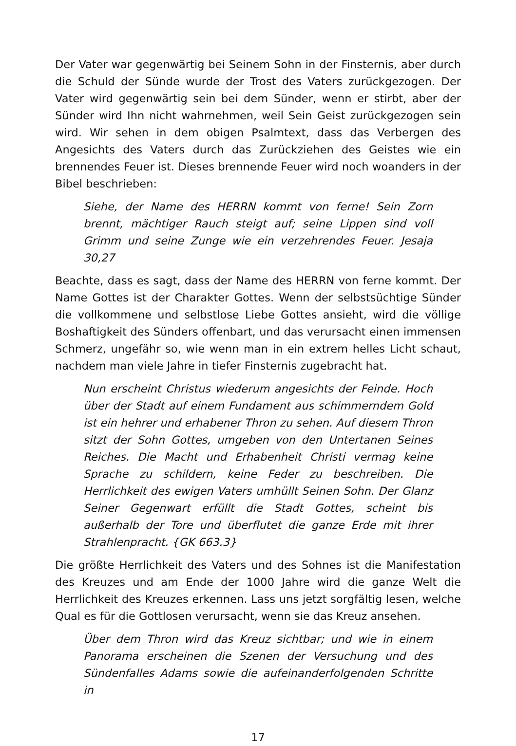Der Vater war gegenwärtig bei Seinem Sohn in der Finsternis, aber durch die Schuld der Sünde wurde der Trost des Vaters zurückgezogen. Der Vater wird gegenwärtig sein bei dem Sünder, wenn er stirbt, aber der Sünder wird Ihn nicht wahrnehmen, weil Sein Geist zurückgezogen sein wird. Wir sehen in dem obigen Psalmtext, dass das Verbergen des Angesichts des Vaters durch das Zurückziehen des Geistes wie ein brennendes Feuer ist. Dieses brennende Feuer wird noch woanders in der Bibel beschrieben:
Siehe, der Name des HERRN kommt von ferne! Sein Zorn brennt, mächtiger Rauch steigt auf; seine Lippen sind voll Grimm und seine Zunge wie ein verzehrendes Feuer. Jesaja 30,27
Beachte, dass es sagt, dass der Name des HERRN von ferne kommt. Der Name Gottes ist der Charakter Gottes. Wenn der selbstsüchtige Sünder die vollkommene und selbstlose Liebe Gottes ansieht, wird die völlige Boshaftigkeit des Sünders offenbart, und das verursacht einen immensen Schmerz, ungefähr so, wie wenn man in ein extrem helles Licht schaut, nachdem man viele Jahre in tiefer Finsternis zugebracht hat.
Nun erscheint Christus wiederum angesichts der Feinde. Hoch über der Stadt auf einem Fundament aus schimmerndem Gold ist ein hehrer und erhabener Thron zu sehen. Auf diesem Thron sitzt der Sohn Gottes, umgeben von den Untertanen Seines Reiches. Die Macht und Erhabenheit Christi vermag keine Sprache zu schildern, keine Feder zu beschreiben. Die Herrlichkeit des ewigen Vaters umhüllt Seinen Sohn. Der Glanz Seiner Gegenwart erfüllt die Stadt Gottes, scheint bis außerhalb der Tore und überflutet die ganze Erde mit ihrer Strahlenpracht. {GK 663.3}
Die größte Herrlichkeit des Vaters und des Sohnes ist die Manifestation des Kreuzes und am Ende der 1000 Jahre wird die ganze Welt die Herrlichkeit des Kreuzes erkennen. Lass uns jetzt sorgfältig lesen, welche Qual es für die Gottlosen verursacht, wenn sie das Kreuz ansehen.
Über dem Thron wird das Kreuz sichtbar; und wie in einem Panorama erscheinen die Szenen der Versuchung und des Sündenfalles Adams sowie die aufeinanderfolgenden Schritte in
17